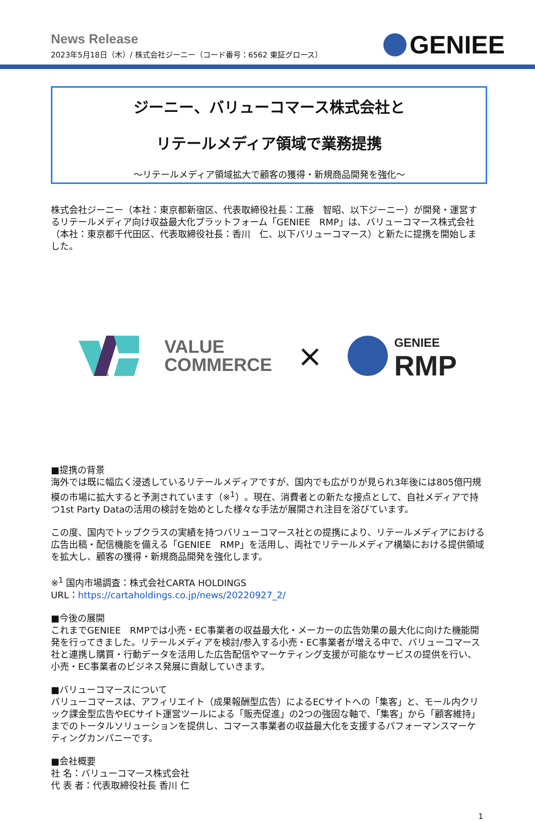News Release
2023年5月18日（木）/ 株式会社ジーニー（コード番号：6562 東証グロース）
GENIEE
ジーニー、バリューコマース株式会社と
リテールメディア領域で業務提携
～リテールメディア領域拡大で顧客の獲得・新規商品開発を強化～
株式会社ジーニー（本社：東京都新宿区、代表取締役社長：工藤　智昭、以下ジーニー）が開発・運営するリテールメディア向け収益最大化プラットフォーム「GENIEE　RMP」は、バリューコマース株式会社（本社：東京都千代田区、代表取締役社長：香川　仁、以下バリューコマース）と新たに提携を開始しました。
VALUE
COMMERCE
×
GENIEE
RMP
■提携の背景
海外では既に幅広く浸透しているリテールメディアですが、国内でも広がりが見られ3年後には805億円規模の市場に拡大すると予測されています（※<sup>1</sup>）。現在、消費者との新たな接点として、自社メディアで持つ1st Party Dataの活用の検討を始めとした様々な手法が展開され注目を浴びています。
この度、国内でトップクラスの実績を持つバリューコマース社との提携により、リテールメディアにおける広告出稿・配信機能を備える「GENIEE　RMP」を活用し、両社でリテールメディア構築における提供領域を拡大し、顧客の獲得・新規商品開発を強化します。
※<sup>1</sup> 国内市場調査：株式会社CARTA HOLDINGS
URL：https://cartaholdings.co.jp/news/20220927_2/
■今後の展開
これまでGENIEE　RMPでは小売・EC事業者の収益最大化・メーカーの広告効果の最大化に向けた機能開発を行ってきました。リテールメディアを検討/参入する小売・EC事業者が増える中で、バリューコマース社と連携し購買・行動データを活用した広告配信やマーケティング支援が可能なサービスの提供を行い、小売・EC事業者のビジネス発展に貢献していきます。
■バリューコマースについて
バリューコマースは、アフィリエイト（成果報酬型広告）によるECサイトへの「集客」と、モール内クリック課金型広告やECサイト運営ツールによる「販売促進」の2つの強固な軸で、「集客」から「顧客維持」までのトータルソリューションを提供し、コマース事業者の収益最大化を支援するパフォーマンスマーケティングカンパニーです。
■会社概要
社 名：バリューコマース株式会社
代 表 者：代表取締役社長 香川 仁
1